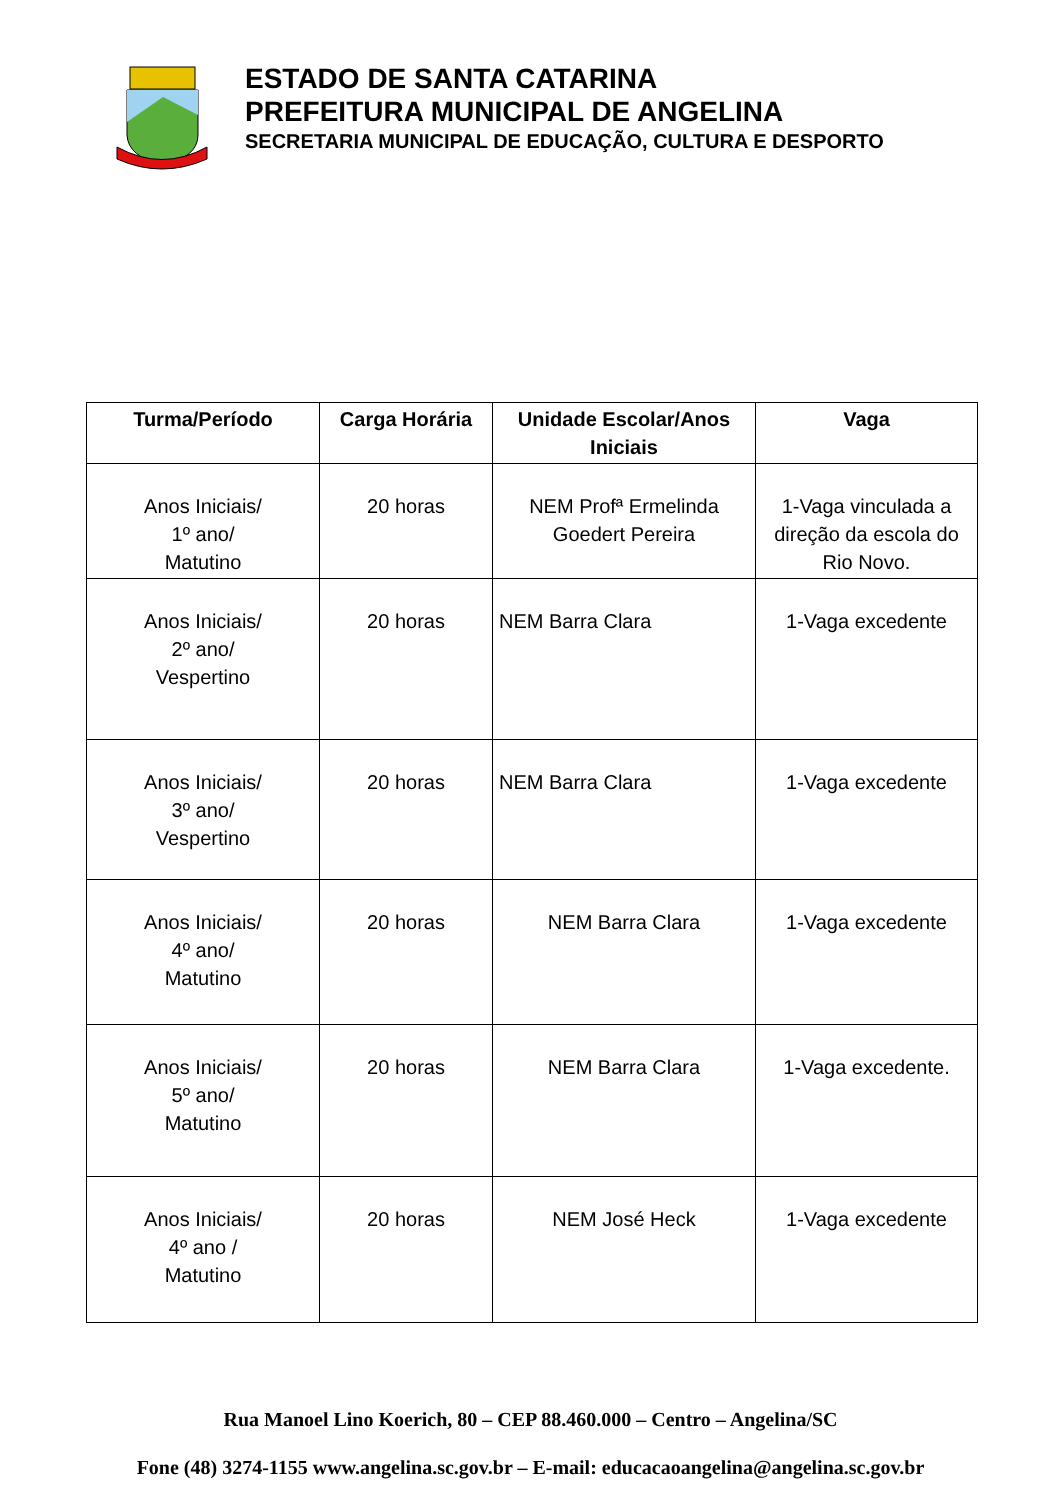ESTADO DE SANTA CATARINA
PREFEITURA MUNICIPAL DE ANGELINA
SECRETARIA MUNICIPAL DE EDUCAÇÃO, CULTURA E DESPORTO
| Turma/Período | Carga Horária | Unidade Escolar/Anos Iniciais | Vaga |
| --- | --- | --- | --- |
| Anos Iniciais/ 1º ano/ Matutino | 20 horas | NEM Profª Ermelinda Goedert Pereira | 1-Vaga vinculada a direção da escola do Rio Novo. |
| Anos Iniciais/ 2º ano/ Vespertino | 20 horas | NEM Barra Clara | 1-Vaga excedente |
| Anos Iniciais/ 3º ano/ Vespertino | 20 horas | NEM Barra Clara | 1-Vaga excedente |
| Anos Iniciais/ 4º ano/ Matutino | 20 horas | NEM Barra Clara | 1-Vaga excedente |
| Anos Iniciais/ 5º ano/ Matutino | 20 horas | NEM Barra Clara | 1-Vaga excedente. |
| Anos Iniciais/ 4º ano / Matutino | 20 horas | NEM José Heck | 1-Vaga excedente |
Rua Manoel Lino Koerich, 80 – CEP 88.460.000 – Centro – Angelina/SC
Fone (48) 3274-1155 www.angelina.sc.gov.br – E-mail: educacaoangelina@angelina.sc.gov.br